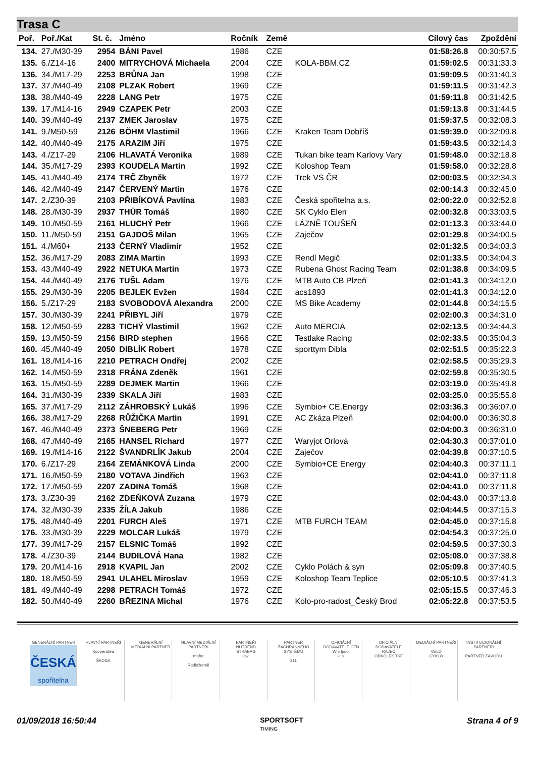Trasa C
| Poř. | Poř./Kat | St. č. | Jméno | Ročník | Země | | Cílový čas | Zpoždění |
| --- | --- | --- | --- | --- | --- | --- | --- | --- |
| 134. | 27./M30-39 | 2954 | BÁNI Pavel | 1986 | CZE | | 01:58:26.8 | 00:30:57.5 |
| 135. | 6./Z14-16 | 2400 | MITRYCHOVÁ Michaela | 2004 | CZE | KOLA-BBM.CZ | 01:59:02.5 | 00:31:33.3 |
| 136. | 34./M17-29 | 2253 | BRŮNA Jan | 1998 | CZE | | 01:59:09.5 | 00:31:40.3 |
| 137. | 37./M40-49 | 2108 | PLZAK Robert | 1969 | CZE | | 01:59:11.5 | 00:31:42.3 |
| 138. | 38./M40-49 | 2228 | LANG Petr | 1975 | CZE | | 01:59:11.8 | 00:31:42.5 |
| 139. | 17./M14-16 | 2949 | CZAPEK Petr | 2003 | CZE | | 01:59:13.8 | 00:31:44.5 |
| 140. | 39./M40-49 | 2137 | ZMEK Jaroslav | 1975 | CZE | | 01:59:37.5 | 00:32:08.3 |
| 141. | 9./M50-59 | 2126 | BÖHM Vlastimil | 1966 | CZE | Kraken Team Dobříš | 01:59:39.0 | 00:32:09.8 |
| 142. | 40./M40-49 | 2175 | ARAZIM Jiří | 1975 | CZE | | 01:59:43.5 | 00:32:14.3 |
| 143. | 4./Z17-29 | 2106 | HLAVATÁ Veronika | 1989 | CZE | Tukan bike team Karlovy Vary | 01:59:48.0 | 00:32:18.8 |
| 144. | 35./M17-29 | 2393 | KOUDELA Martin | 1992 | CZE | Koloshop Team | 01:59:58.0 | 00:32:28.8 |
| 145. | 41./M40-49 | 2174 | TRČ Zbyněk | 1972 | CZE | Trek VS ČR | 02:00:03.5 | 00:32:34.3 |
| 146. | 42./M40-49 | 2147 | ČERVENÝ Martin | 1976 | CZE | | 02:00:14.3 | 00:32:45.0 |
| 147. | 2./Z30-39 | 2103 | PŘIBÍKOVÁ Pavlína | 1983 | CZE | Česká spořitelna a.s. | 02:00:22.0 | 00:32:52.8 |
| 148. | 28./M30-39 | 2937 | THÜR Tomáš | 1980 | CZE | SK Cyklo Elen | 02:00:32.8 | 00:33:03.5 |
| 149. | 10./M50-59 | 2161 | HLUCHÝ Petr | 1966 | CZE | LÁZNĚ TOUŠEŇ | 02:01:13.3 | 00:33:44.0 |
| 150. | 11./M50-59 | 2151 | GAJDOŠ Milan | 1965 | CZE | Zaječov | 02:01:29.8 | 00:34:00.5 |
| 151. | 4./M60+ | 2133 | ČERNÝ Vladimír | 1952 | CZE | | 02:01:32.5 | 00:34:03.3 |
| 152. | 36./M17-29 | 2083 | ZIMA Martin | 1993 | CZE | Rendl Megič | 02:01:33.5 | 00:34:04.3 |
| 153. | 43./M40-49 | 2922 | NETUKA Martin | 1973 | CZE | Rubena Ghost Racing Team | 02:01:38.8 | 00:34:09.5 |
| 154. | 44./M40-49 | 2176 | TUŠL Adam | 1976 | CZE | MTB Auto CB Plzeň | 02:01:41.3 | 00:34:12.0 |
| 155. | 29./M30-39 | 2205 | BEJLEK Evžen | 1984 | CZE | acs1893 | 02:01:41.3 | 00:34:12.0 |
| 156. | 5./Z17-29 | 2183 | SVOBODOVÁ Alexandra | 2000 | CZE | MS Bike Academy | 02:01:44.8 | 00:34:15.5 |
| 157. | 30./M30-39 | 2241 | PŘIBYL Jiří | 1979 | CZE | | 02:02:00.3 | 00:34:31.0 |
| 158. | 12./M50-59 | 2283 | TICHÝ Vlastimil | 1962 | CZE | Auto MERCIA | 02:02:13.5 | 00:34:44.3 |
| 159. | 13./M50-59 | 2156 | BIRD stephen | 1966 | CZE | Testlake Racing | 02:02:33.5 | 00:35:04.3 |
| 160. | 45./M40-49 | 2050 | DIBLÍK Robert | 1978 | CZE | sporttym Dibla | 02:02:51.5 | 00:35:22.3 |
| 161. | 18./M14-16 | 2210 | PETRACH Ondřej | 2002 | CZE | | 02:02:58.5 | 00:35:29.3 |
| 162. | 14./M50-59 | 2318 | FRÁNA Zdeněk | 1961 | CZE | | 02:02:59.8 | 00:35:30.5 |
| 163. | 15./M50-59 | 2289 | DEJMEK Martin | 1966 | CZE | | 02:03:19.0 | 00:35:49.8 |
| 164. | 31./M30-39 | 2339 | SKALA Jiří | 1983 | CZE | | 02:03:25.0 | 00:35:55.8 |
| 165. | 37./M17-29 | 2112 | ZÁHROBSKÝ Lukáš | 1996 | CZE | Symbio+ CE.Energy | 02:03:36.3 | 00:36:07.0 |
| 166. | 38./M17-29 | 2268 | RŮŽIČKA Martin | 1991 | CZE | AC Zkáza Plzeň | 02:04:00.0 | 00:36:30.8 |
| 167. | 46./M40-49 | 2373 | ŠNEBERG Petr | 1969 | CZE | | 02:04:00.3 | 00:36:31.0 |
| 168. | 47./M40-49 | 2165 | HANSEL Richard | 1977 | CZE | Waryjot Orlová | 02:04:30.3 | 00:37:01.0 |
| 169. | 19./M14-16 | 2122 | ŠVANDRLÍK Jakub | 2004 | CZE | Zaječov | 02:04:39.8 | 00:37:10.5 |
| 170. | 6./Z17-29 | 2164 | ZEMÁNKOVÁ Linda | 2000 | CZE | Symbio+CE Energy | 02:04:40.3 | 00:37:11.1 |
| 171. | 16./M50-59 | 2180 | VOTAVA Jindřich | 1963 | CZE | | 02:04:41.0 | 00:37:11.8 |
| 172. | 17./M50-59 | 2207 | ZADINA Tomáš | 1968 | CZE | | 02:04:41.0 | 00:37:11.8 |
| 173. | 3./Z30-39 | 2162 | ZDEŇKOVÁ Zuzana | 1979 | CZE | | 02:04:43.0 | 00:37:13.8 |
| 174. | 32./M30-39 | 2335 | ŽÍLA Jakub | 1986 | CZE | | 02:04:44.5 | 00:37:15.3 |
| 175. | 48./M40-49 | 2201 | FURCH Aleš | 1971 | CZE | MTB FURCH TEAM | 02:04:45.0 | 00:37:15.8 |
| 176. | 33./M30-39 | 2229 | MOLCAR Lukáš | 1979 | CZE | | 02:04:54.3 | 00:37:25.0 |
| 177. | 39./M17-29 | 2157 | ELSNIC Tomáš | 1992 | CZE | | 02:04:59.5 | 00:37:30.3 |
| 178. | 4./Z30-39 | 2144 | BUDILOVÁ Hana | 1982 | CZE | | 02:05:08.0 | 00:37:38.8 |
| 179. | 20./M14-16 | 2918 | KVAPIL Jan | 2002 | CZE | Cyklo Polách & syn | 02:05:09.8 | 00:37:40.5 |
| 180. | 18./M50-59 | 2941 | ULAHEL Miroslav | 1959 | CZE | Koloshop Team Teplice | 02:05:10.5 | 00:37:41.3 |
| 181. | 49./M40-49 | 2298 | PETRACH Tomáš | 1972 | CZE | | 02:05:15.5 | 00:37:46.3 |
| 182. | 50./M40-49 | 2260 | BŘEZINA Michal | 1976 | CZE | Kolo-pro-radost_Český Brod | 02:05:22.8 | 00:37:53.5 |
GENERÁLNÍ PARTNER
ČESKÁ
spořitelna
HLAVNÍ PARTNEŘI
Kooperativa
ŠKODA
GENERÁLNÍ MEDIÁLNÍ PARTNER HLAVNÍ MEDIÁLNÍ PARTNEŘI
mafra
Radiožurnál
PARTNEŘI
NUTREND
STRABAG
lawi
PARTNER ZÁCHRANNÉHO SYSTÉMU
211
OFICIÁLNÍ DODAVATELÉ CEN
Whirlpool
kilpi
OFICIÁLNÍ DODAVATELÉ
RAJEC
ODKOLEK TKF
MEDIÁLNÍ PARTNEŘI
VELO
CYKLO
INSTITUCIONÁLNÍ PARTNEŘI
PARTNER ZÁVODU
01/09/2018 16:50:44 SPORTSOFT
TIMING Strana 4 of 9